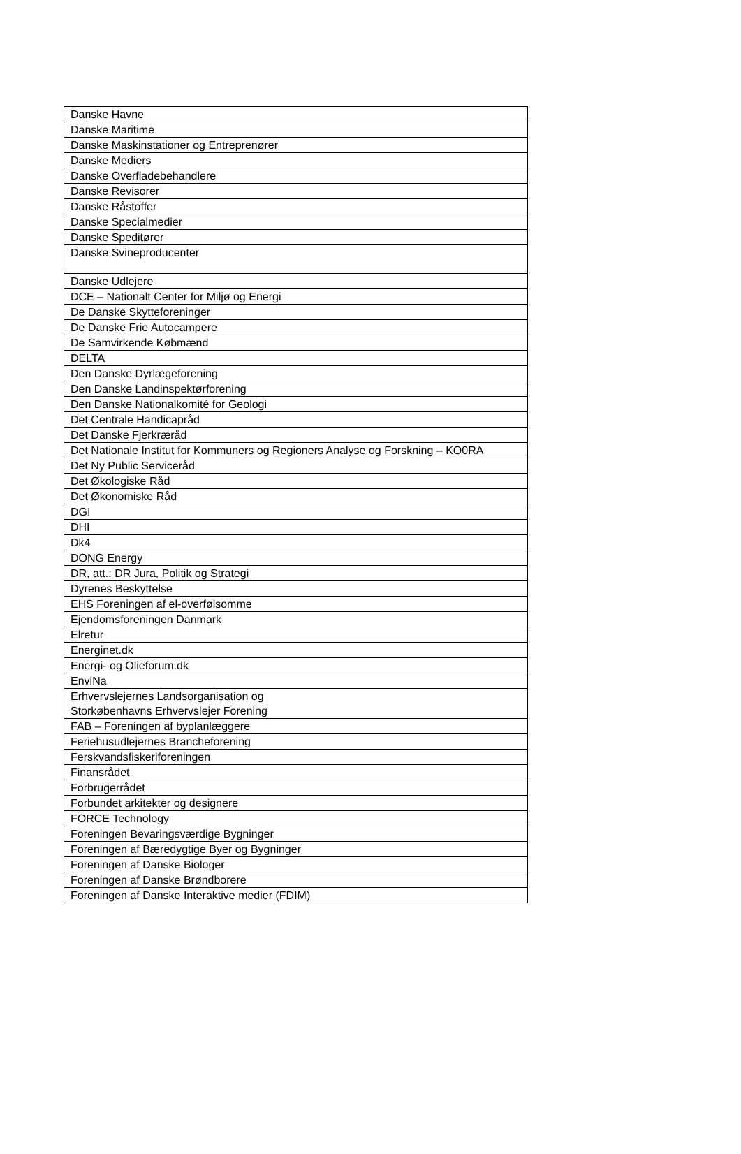| Danske Havne |
| Danske Maritime |
| Danske Maskinstationer og Entreprenører |
| Danske Mediers |
| Danske Overfladebehandlere |
| Danske Revisorer |
| Danske Råstoffer |
| Danske Specialmedier |
| Danske Speditører |
| Danske Svineproducenter |
| Danske Udlejere |
| DCE – Nationalt Center for Miljø og Energi |
| De Danske Skytteforeninger |
| De Danske Frie Autocampere |
| De Samvirkende Købmænd |
| DELTA |
| Den Danske Dyrlægeforening |
| Den Danske Landinspektørforening |
| Den Danske Nationalkomité for Geologi |
| Det Centrale Handicapråd |
| Det Danske Fjerkræråd |
| Det Nationale Institut for Kommuners og Regioners Analyse og Forskning – KO0RA |
| Det Ny Public Serviceråd |
| Det Økologiske Råd |
| Det Økonomiske Råd |
| DGI |
| DHI |
| Dk4 |
| DONG Energy |
| DR, att.: DR Jura, Politik og Strategi |
| Dyrenes Beskyttelse |
| EHS Foreningen af el-overfølsomme |
| Ejendomsforeningen Danmark |
| Elretur |
| Energinet.dk |
| Energi- og Olieforum.dk |
| EnviNa |
| Erhvervslejernes Landsorganisation og Storkøbenhavns Erhvervslejer Forening |
| FAB – Foreningen af byplanlæggere |
| Feriehusudlejernes Brancheforening |
| Ferskvandsfiskeriforeningen |
| Finansrådet |
| Forbrugerrådet |
| Forbundet arkitekter og designere |
| FORCE Technology |
| Foreningen Bevaringsværdige Bygninger |
| Foreningen af Bæredygtige Byer og Bygninger |
| Foreningen af Danske Biologer |
| Foreningen af Danske Brøndborere |
| Foreningen af Danske Interaktive medier (FDIM) |